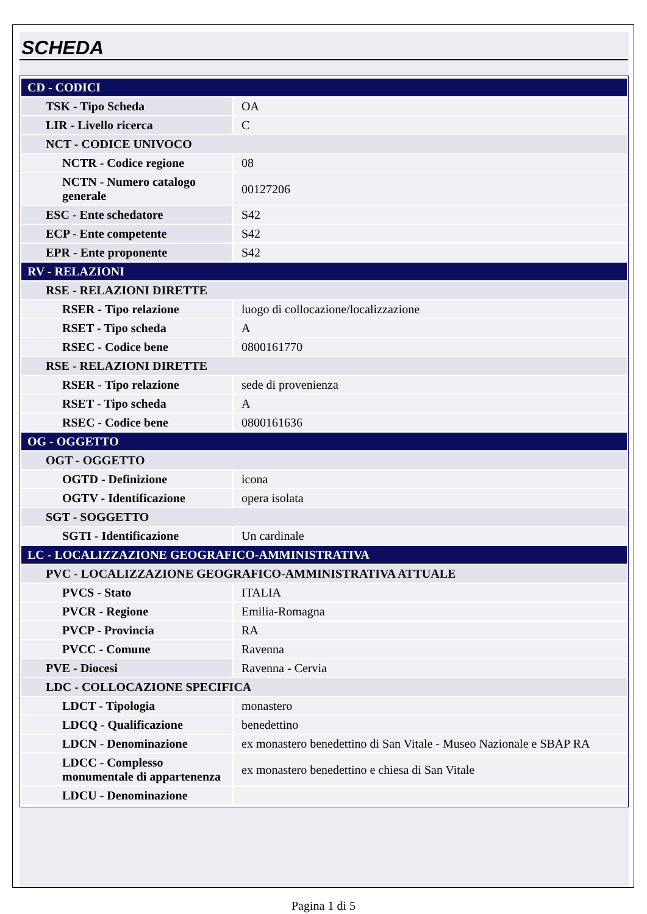SCHEDA
| CD - CODICI | |
| TSK - Tipo Scheda | OA |
| LIR - Livello ricerca | C |
| NCT - CODICE UNIVOCO | |
| NCTR - Codice regione | 08 |
| NCTN - Numero catalogo generale | 00127206 |
| ESC - Ente schedatore | S42 |
| ECP - Ente competente | S42 |
| EPR - Ente proponente | S42 |
| RV - RELAZIONI | |
| RSE - RELAZIONI DIRETTE | |
| RSER - Tipo relazione | luogo di collocazione/localizzazione |
| RSET - Tipo scheda | A |
| RSEC - Codice bene | 0800161770 |
| RSE - RELAZIONI DIRETTE | |
| RSER - Tipo relazione | sede di provenienza |
| RSET - Tipo scheda | A |
| RSEC - Codice bene | 0800161636 |
| OG - OGGETTO | |
| OGT - OGGETTO | |
| OGTD - Definizione | icona |
| OGTV - Identificazione | opera isolata |
| SGT - SOGGETTO | |
| SGTI - Identificazione | Un cardinale |
| LC - LOCALIZZAZIONE GEOGRAFICO-AMMINISTRATIVA | |
| PVC - LOCALIZZAZIONE GEOGRAFICO-AMMINISTRATIVA ATTUALE | |
| PVCS - Stato | ITALIA |
| PVCR - Regione | Emilia-Romagna |
| PVCP - Provincia | RA |
| PVCC - Comune | Ravenna |
| PVE - Diocesi | Ravenna - Cervia |
| LDC - COLLOCAZIONE SPECIFICA | |
| LDCT - Tipologia | monastero |
| LDCQ - Qualificazione | benedettino |
| LDCN - Denominazione | ex monastero benedettino di San Vitale - Museo Nazionale e SBAP RA |
| LDCC - Complesso monumentale di appartenenza | ex monastero benedettino e chiesa di San Vitale |
| LDCU - Denominazione | |
Pagina 1 di 5